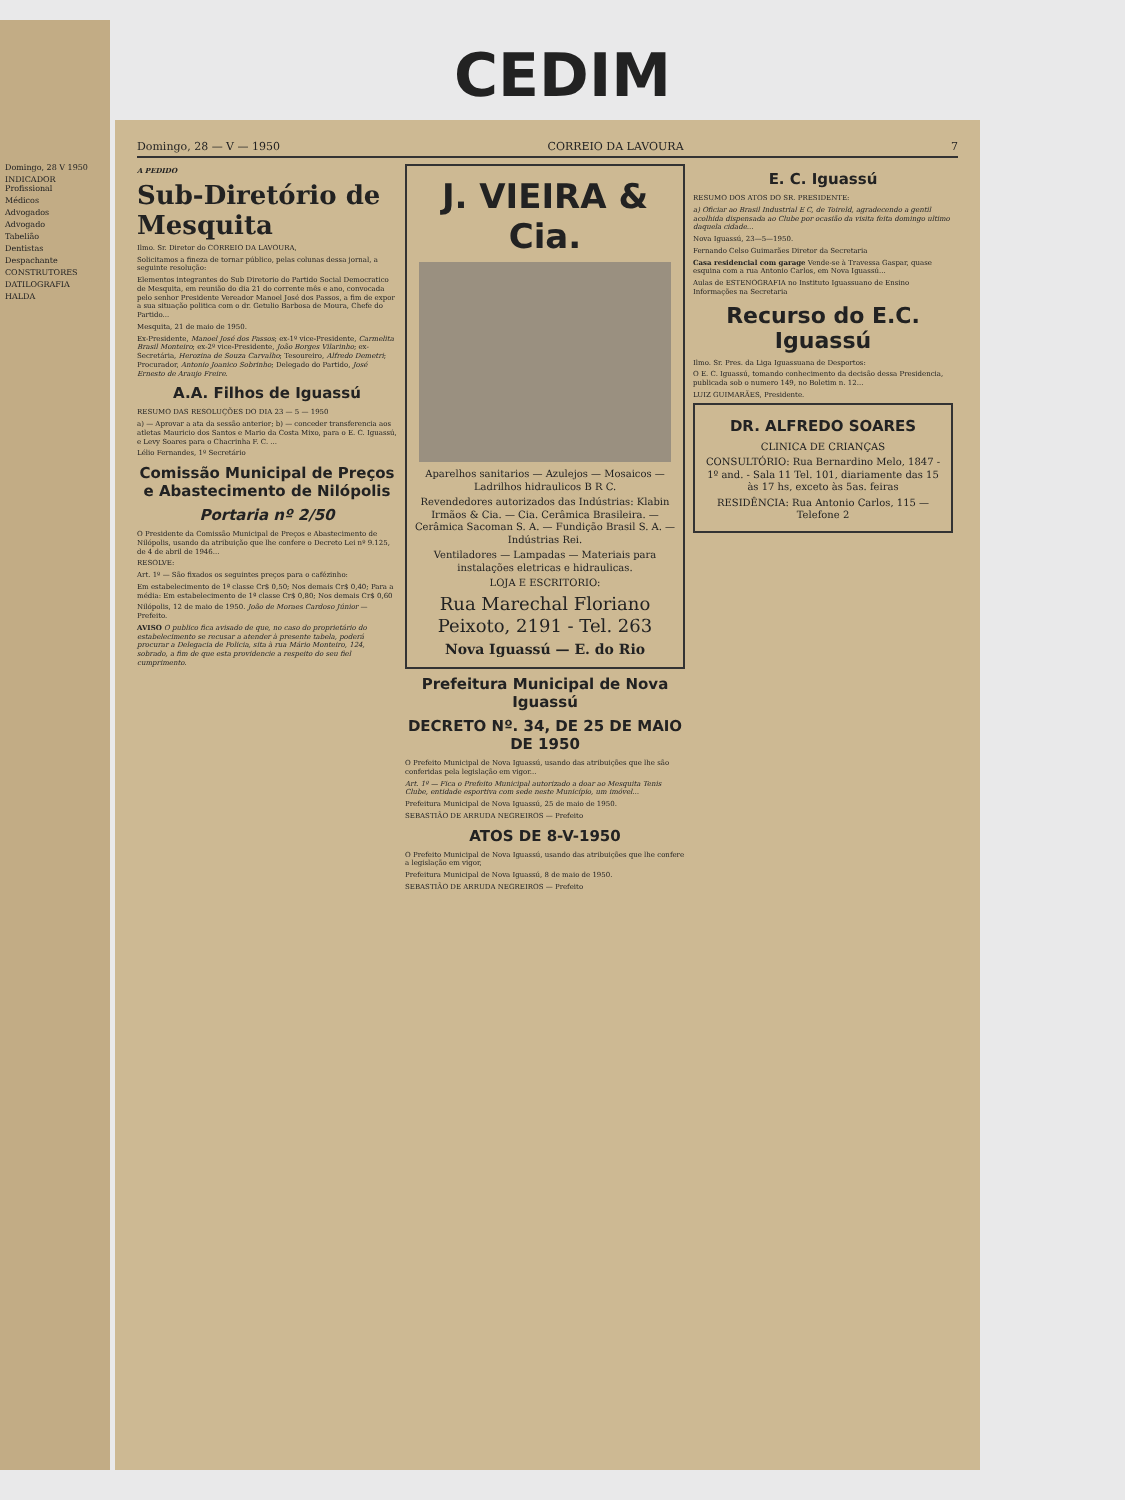CEDIM
Domingo, 28 V 1950
INDICADOR Profissional
Médicos
Advogados
Advogado
Tabelião
Dentistas
Despachante
CONSTRUTORES
DATILOGRAFIA
HALDA
Domingo, 28 — V — 1950 CORREIO DA LAVOURA 7
A PEDIDO
Sub-Diretório de Mesquita
Ilmo. Sr. Diretor do CORREIO DA LAVOURA,
Solicitamos a fineza de tornar público, pelas colunas dessa jornal, a seguinte resolução:
Elementos integrantes do Sub Diretorio do Partido Social Democratico de Mesquita, em reunião do dia 21 do corrente mês e ano, convocada pelo senhor Presidente Vereador Manoel José dos Passos, a fim de expor a sua situação politica com o dr. Getulio Barbosa de Moura, Chefe do Partido...
Mesquita, 21 de maio de 1950.
Ex-Presidente, Manoel José dos Passos; ex-1º vice-Presidente, Carmelita Brasil Monteiro; ex-2º vice-Presidente, João Borges Vilarinho; ex-Secretária, Herozina de Souza Carvalho; Tesoureiro, Alfredo Demetri; Procurador, Antonio Joanico Sobrinho; Delegado do Partido, José Ernesto de Araujo Freire.
A.A. Filhos de Iguassú
RESUMO DAS RESOLUÇÕES DO DIA 23 — 5 — 1950
a) — Aprovar a ata da sessão anterior; b) — conceder transferencia aos atletas Mauricio dos Santos e Mario da Costa Mixo, para o E. C. Iguassú, e Levy Soares para o Chacrinha F. C. ...
Lélio Fernandes, 1º Secretário
Comissão Municipal de Preços e Abastecimento de Nilópolis
Portaria nº 2/50
O Presidente da Comissão Municipal de Preços e Abastecimento de Nilópolis, usando da atribuição que lhe confere o Decreto Lei nº 9.125, de 4 de abril de 1946...
RESOLVE:
Art. 1º — São fixados os seguintes preços para o cafézinho:
Em estabelecimento de 1ª classe Cr$ 0,50; Nos demais Cr$ 0,40; Para a média: Em estabelecimento de 1ª classe Cr$ 0,80; Nos demais Cr$ 0,60
Nilópolis, 12 de maio de 1950. João de Moraes Cardoso Júnior — Prefeito.
AVISO O publico fica avisado de que, no caso do proprietário do estabelecimento se recusar a atender à presente tabela, poderá procurar a Delegacia de Policia, sita à rua Mário Monteiro, 124, sobrado, a fim de que esta providencie a respeito do seu fiel cumprimento.
J. VIEIRA & Cia.
Aparelhos sanitarios — Azulejos — Mosaicos — Ladrilhos hidraulicos B R C.
Revendedores autorizados das Indústrias: Klabin Irmãos & Cia. — Cia. Cerâmica Brasileira. — Cerâmica Sacoman S. A. — Fundição Brasil S. A. — Indústrias Rei.
Ventiladores — Lampadas — Materiais para instalações eletricas e hidraulicas.
LOJA E ESCRITORIO:
Rua Marechal Floriano Peixoto, 2191 - Tel. 263
Nova Iguassú — E. do Rio
Prefeitura Municipal de Nova Iguassú
DECRETO Nº. 34, DE 25 DE MAIO DE 1950
O Prefeito Municipal de Nova Iguassú, usando das atribuições que lhe são conferidas pela legislação em vigor...
Art. 1º — Fica o Prefeito Municipal autorizado a doar ao Mesquita Tenis Clube, entidade esportiva com sede neste Município, um imóvel...
Prefeitura Municipal de Nova Iguassú, 25 de maio de 1950.
SEBASTIÃO DE ARRUDA NEGREIROS — Prefeito
ATOS DE 8-V-1950
O Prefeito Municipal de Nova Iguassú, usando das atribuições que lhe confere a legislação em vigor,
Prefeitura Municipal de Nova Iguassú, 8 de maio de 1950.
SEBASTIÃO DE ARRUDA NEGREIROS — Prefeito
E. C. Iguassú
RESUMO DOS ATOS DO SR. PRESIDENTE:
a) Oficiar ao Brasil Industrial E C, de Toireld, agradecendo a gentil acolhida dispensada ao Clube por ocasião da visita feita domingo ultimo daquela cidade...
Nova Iguassú, 23—5—1950.
Fernando Celso Guimarães Diretor da Secretaria
Casa residencial com garage Vende-se à Travessa Gaspar, quase esquina com a rua Antonio Carlos, em Nova Iguassú...
Aulas de ESTENOGRAFIA no Instituto Iguassuano de Ensino Informações na Secretaria
Recurso do E.C. Iguassú
Ilmo. Sr. Pres. da Liga Iguassuana de Desportos:
O E. C. Iguassú, tomando conhecimento da decisão dessa Presidencia, publicada sob o numero 149, no Boletim n. 12...
LUIZ GUIMARÃES, Presidente.
DR. ALFREDO SOARES
CLINICA DE CRIANÇAS
CONSULTÓRIO: Rua Bernardino Melo, 1847 - 1º and. - Sala 11 Tel. 101, diariamente das 15 às 17 hs, exceto às 5as. feiras
RESIDÊNCIA: Rua Antonio Carlos, 115 — Telefone 2